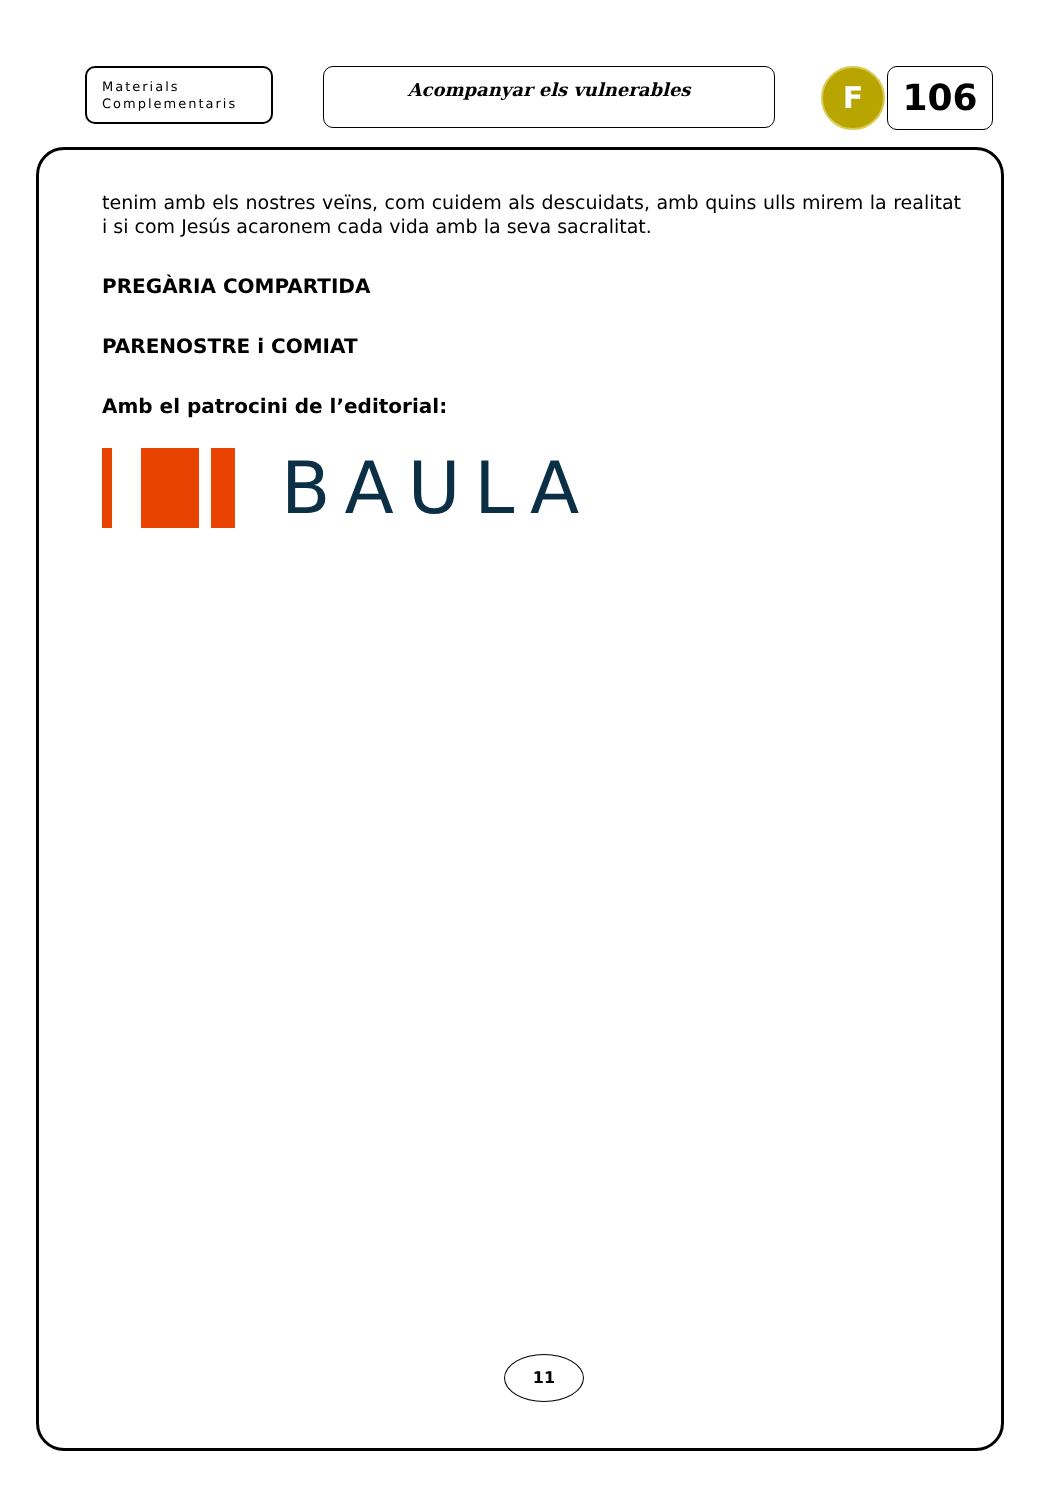Materials
Complementaris
Acompanyar els vulnerables
F
106
tenim amb els nostres veïns, com cuidem als descuidats, amb quins ulls mirem la realitat i si com Jesús acaronem cada vida amb la seva sacralitat.
PREGÀRIA COMPARTIDA
PARENOSTRE i COMIAT
Amb el patrocini de l’editorial:
BAULA
11